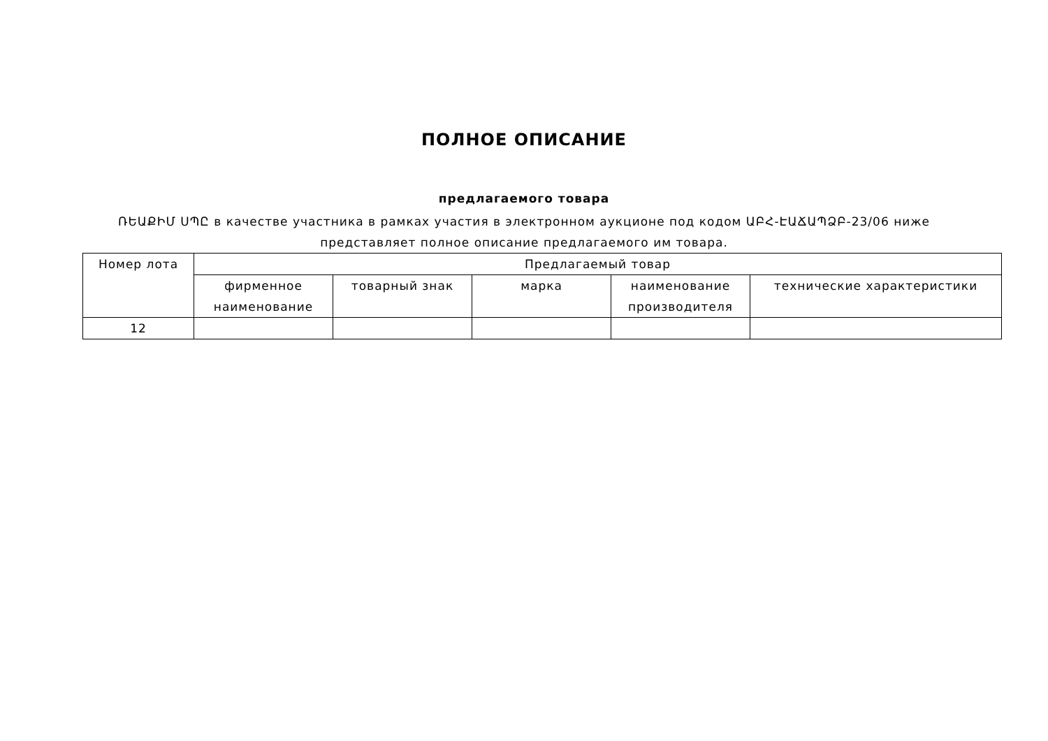ПОЛНОЕ ОПИСАНИЕ
предлагаемого товара
ՌԵԱՔԻՄ ՍՊԸ в качестве участника в рамках участия в электронном аукционе под кодом ԱԲՀ-ԷԱՃԱՊՁԲ-23/06 ниже
представляет полное описание предлагаемого им товара.
| Номер лота | Предлагаемый товар | | | | |
| --- | --- | --- | --- | --- | --- |
| | фирменное наименование | товарный знак | марка | наименование производителя | технические характеристики |
| 12 | | | | | |